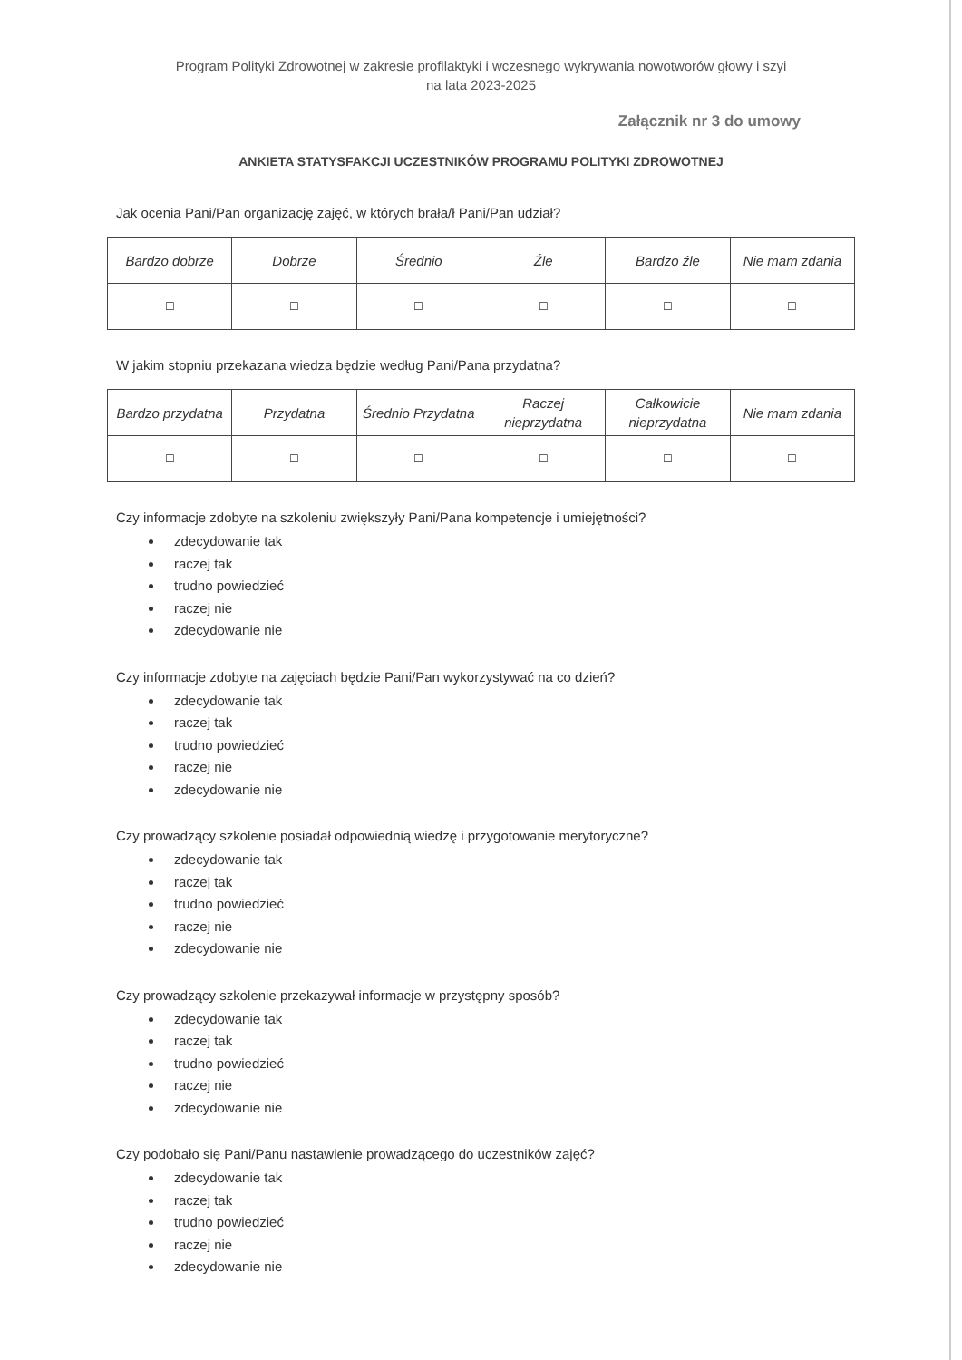Program Polityki Zdrowotnej w zakresie profilaktyki i wczesnego wykrywania nowotworów głowy i szyi
na lata 2023-2025
Załącznik nr 3 do umowy
ANKIETA STATYSFAKCJI UCZESTNIKÓW PROGRAMU POLITYKI ZDROWOTNEJ
Jak ocenia Pani/Pan organizację zajęć, w których brała/ł Pani/Pan udział?
| Bardzo dobrze | Dobrze | Średnio | Źle | Bardzo źle | Nie mam zdania |
| ☐ | ☐ | ☐ | ☐ | ☐ | ☐ |
W jakim stopniu przekazana wiedza będzie według Pani/Pana przydatna?
| Bardzo przydatna | Przydatna | Średnio Przydatna | Raczej nieprzydatna | Całkowicie nieprzydatna | Nie mam zdania |
| ☐ | ☐ | ☐ | ☐ | ☐ | ☐ |
Czy informacje zdobyte na szkoleniu zwiększyły Pani/Pana kompetencje i umiejętności?
zdecydowanie tak
raczej tak
trudno powiedzieć
raczej nie
zdecydowanie nie
Czy informacje zdobyte na zajęciach będzie Pani/Pan wykorzystywać na co dzień?
zdecydowanie tak
raczej tak
trudno powiedzieć
raczej nie
zdecydowanie nie
Czy prowadzący szkolenie posiadał odpowiednią wiedzę i przygotowanie merytoryczne?
zdecydowanie tak
raczej tak
trudno powiedzieć
raczej nie
zdecydowanie nie
Czy prowadzący szkolenie przekazywał informacje w przystępny sposób?
zdecydowanie tak
raczej tak
trudno powiedzieć
raczej nie
zdecydowanie nie
Czy podobało się Pani/Panu nastawienie prowadzącego do uczestników zajęć?
zdecydowanie tak
raczej tak
trudno powiedzieć
raczej nie
zdecydowanie nie